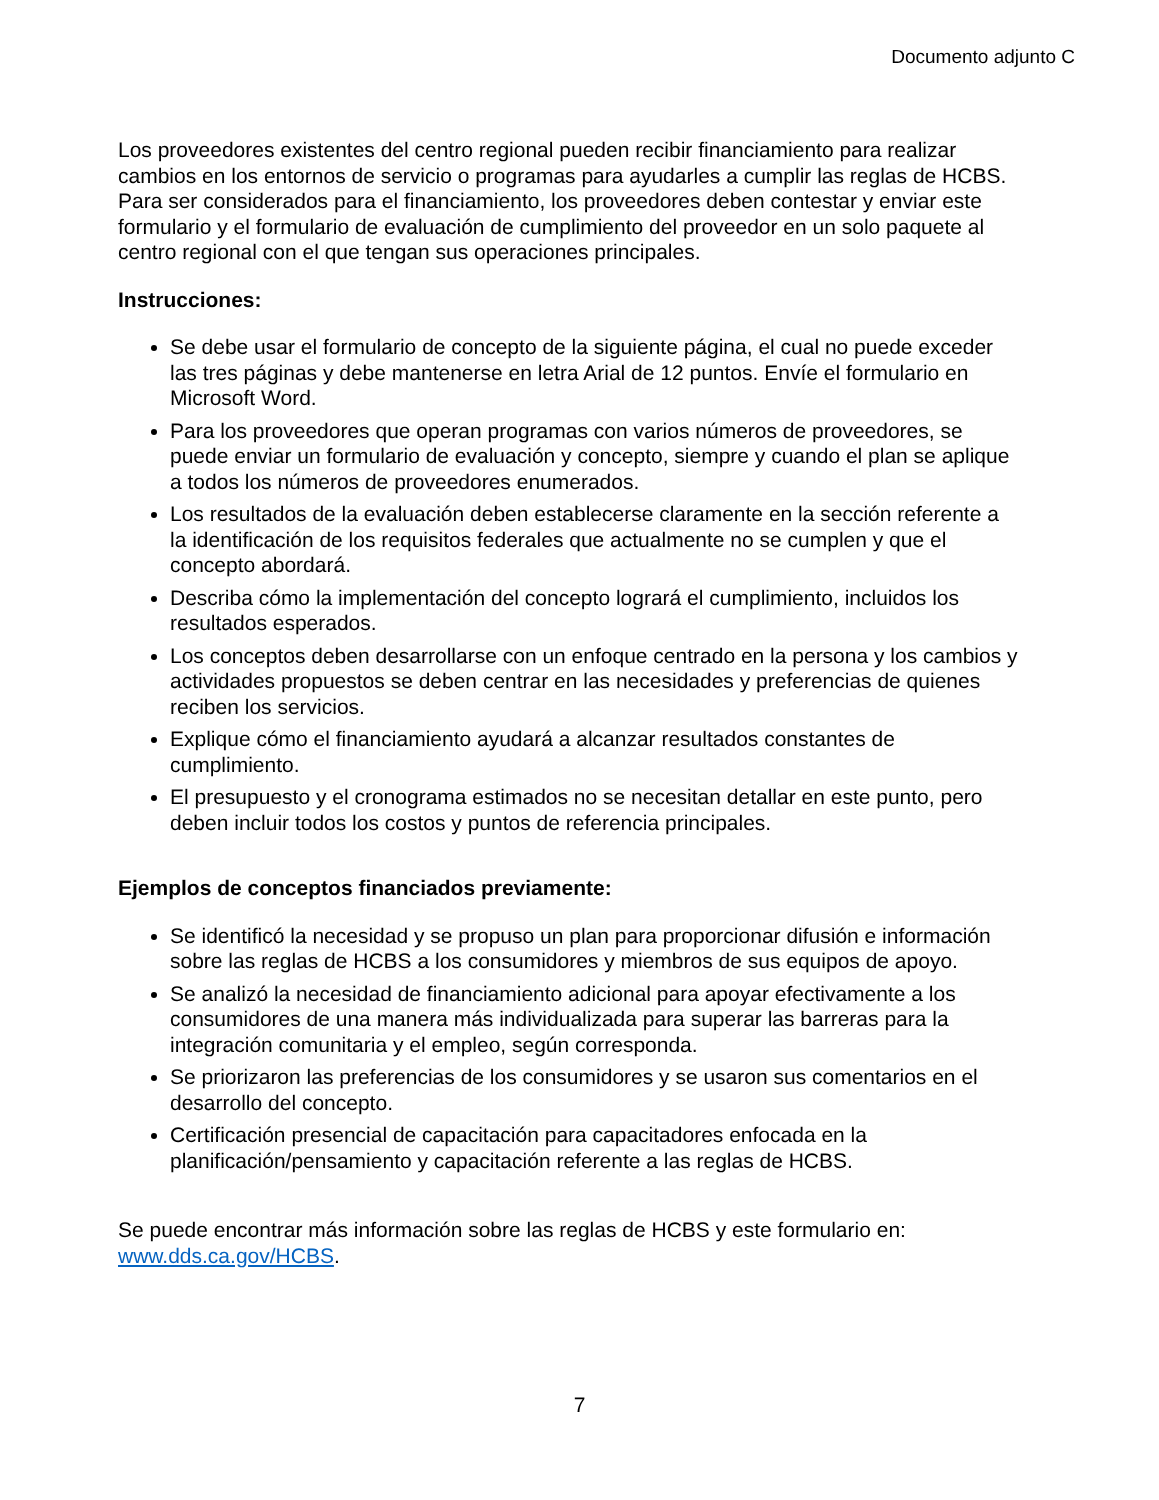Documento adjunto C
Los proveedores existentes del centro regional pueden recibir financiamiento para realizar cambios en los entornos de servicio o programas para ayudarles a cumplir las reglas de HCBS. Para ser considerados para el financiamiento, los proveedores deben contestar y enviar este formulario y el formulario de evaluación de cumplimiento del proveedor en un solo paquete al centro regional con el que tengan sus operaciones principales.
Instrucciones:
Se debe usar el formulario de concepto de la siguiente página, el cual no puede exceder las tres páginas y debe mantenerse en letra Arial de 12 puntos. Envíe el formulario en Microsoft Word.
Para los proveedores que operan programas con varios números de proveedores, se puede enviar un formulario de evaluación y concepto, siempre y cuando el plan se aplique a todos los números de proveedores enumerados.
Los resultados de la evaluación deben establecerse claramente en la sección referente a la identificación de los requisitos federales que actualmente no se cumplen y que el concepto abordará.
Describa cómo la implementación del concepto logrará el cumplimiento, incluidos los resultados esperados.
Los conceptos deben desarrollarse con un enfoque centrado en la persona y los cambios y actividades propuestos se deben centrar en las necesidades y preferencias de quienes reciben los servicios.
Explique cómo el financiamiento ayudará a alcanzar resultados constantes de cumplimiento.
El presupuesto y el cronograma estimados no se necesitan detallar en este punto, pero deben incluir todos los costos y puntos de referencia principales.
Ejemplos de conceptos financiados previamente:
Se identificó la necesidad y se propuso un plan para proporcionar difusión e información sobre las reglas de HCBS a los consumidores y miembros de sus equipos de apoyo.
Se analizó la necesidad de financiamiento adicional para apoyar efectivamente a los consumidores de una manera más individualizada para superar las barreras para la integración comunitaria y el empleo, según corresponda.
Se priorizaron las preferencias de los consumidores y se usaron sus comentarios en el desarrollo del concepto.
Certificación presencial de capacitación para capacitadores enfocada en la planificación/pensamiento y capacitación referente a las reglas de HCBS.
Se puede encontrar más información sobre las reglas de HCBS y este formulario en: www.dds.ca.gov/HCBS.
7